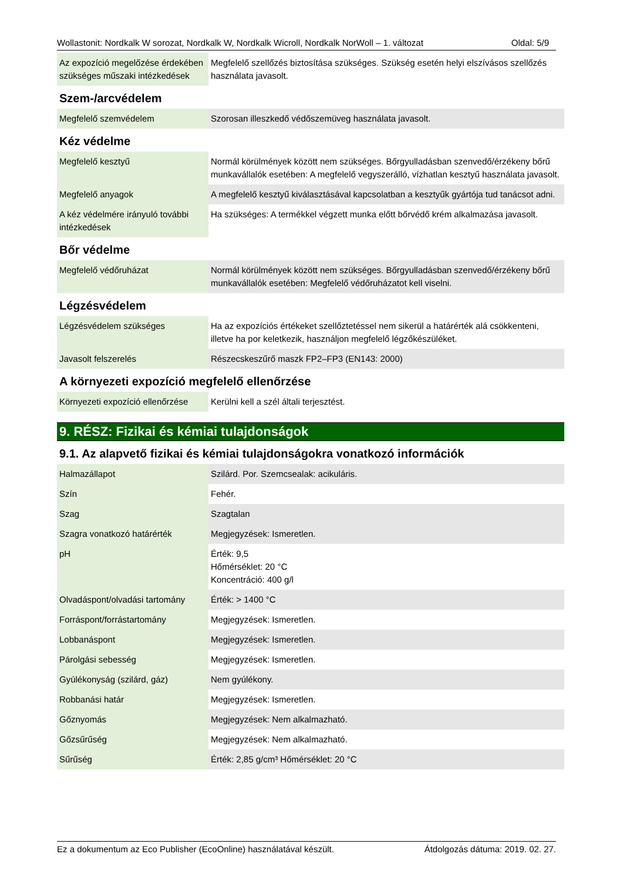Wollastonit: Nordkalk W sorozat, Nordkalk W, Nordkalk Wicroll, Nordkalk NorWoll – 1. változat Oldal: 5/9
| Az expozíció megelőzése érdekében szükséges műszaki intézkedések | Megfelelő szellőzés biztosítása szükséges. Szükség esetén helyi elszívásos szellőzés használata javasolt. |
Szem-/arcvédelem
| Megfelelő szemvédelem | Szorosan illeszkedő védőszemüveg használata javasolt. |
Kéz védelme
| Megfelelő kesztyű | Normál körülmények között nem szükséges. Bőrgyulladásban szenvedő/érzékeny bőrű munkavállalók esetében: A megfelelő vegyszerálló, vízhatlan kesztyű használata javasolt. |
| Megfelelő anyagok | A megfelelő kesztyű kiválasztásával kapcsolatban a kesztyűk gyártója tud tanácsot adni. |
| A kéz védelmére irányuló további intézkedések | Ha szükséges: A termékkel végzett munka előtt bőrvédő krém alkalmazása javasolt. |
Bőr védelme
| Megfelelő védőruházat | Normál körülmények között nem szükséges. Bőrgyulladásban szenvedő/érzékeny bőrű munkavállalók esetében: Megfelelő védőruházatot kell viselni. |
Légzésvédelem
| Légzésvédelem szükséges | Ha az expozíciós értékeket szellőztetéssel nem sikerül a határérték alá csökkenteni, illetve ha por keletkezik, használjon megfelelő légzőkészüléket. |
| Javasolt felszerelés | Részecskeszűrő maszk FP2–FP3 (EN143: 2000) |
A környezeti expozíció megfelelő ellenőrzése
| Környezeti expozíció ellenőrzése | Kerülni kell a szél általi terjesztést. |
9. RÉSZ: Fizikai és kémiai tulajdonságok
9.1. Az alapvető fizikai és kémiai tulajdonságokra vonatkozó információk
| Halmazállapot | Szilárd. Por. Szemcsealak: acikuláris. |
| Szín | Fehér. |
| Szag | Szagtalan |
| Szagra vonatkozó határérték | Megjegyzések: Ismeretlen. |
| pH | Érték: 9,5 Hőmérséklet: 20 °C Koncentráció: 400 g/l |
| Olvadáspont/olvadási tartomány | Érték: > 1400 °C |
| Forráspont/forrástartomány | Megjegyzések: Ismeretlen. |
| Lobbanáspont | Megjegyzések: Ismeretlen. |
| Párolgási sebesség | Megjegyzések: Ismeretlen. |
| Gyúlékonyság (szilárd, gáz) | Nem gyúlékony. |
| Robbanási határ | Megjegyzések: Ismeretlen. |
| Gőznyomás | Megjegyzések: Nem alkalmazható. |
| Gőzsűrűség | Megjegyzések: Nem alkalmazható. |
| Sűrűség | Érték: 2,85 g/cm³ Hőmérséklet: 20 °C |
Ez a dokumentum az Eco Publisher (EcoOnline) használatával készült. Átdolgozás dátuma: 2019. 02. 27.